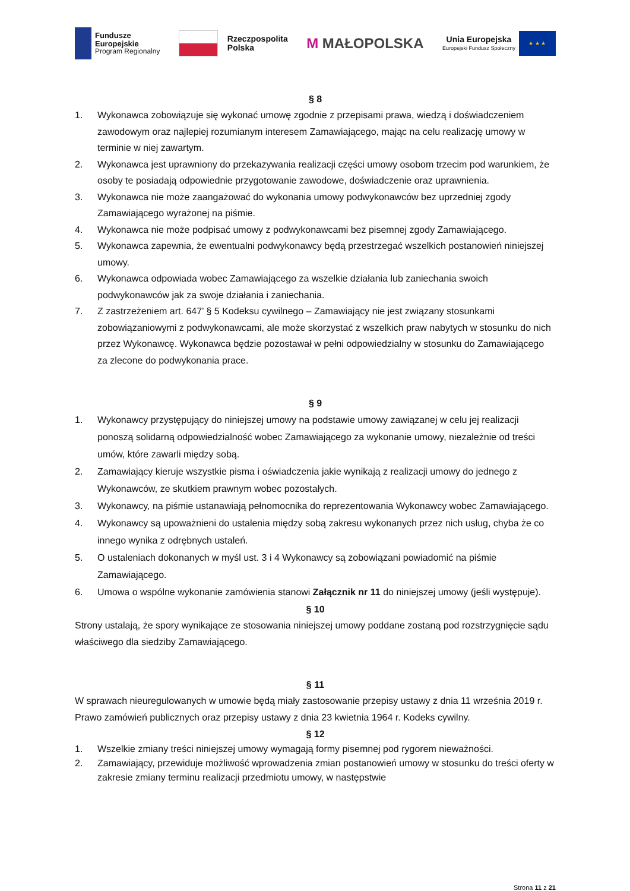Fundusze
Europejskie
Program Regionalny
Rzeczpospolita
Polska
M MAŁOPOLSKA
Unia Europejska
Europejski Fundusz Społeczny
★ ★ ★
§ 8
1. Wykonawca zobowiązuje się wykonać umowę zgodnie z przepisami prawa, wiedzą i doświadczeniem zawodowym oraz najlepiej rozumianym interesem Zamawiającego, mając na celu realizację umowy w terminie w niej zawartym.
2. Wykonawca jest uprawniony do przekazywania realizacji części umowy osobom trzecim pod warunkiem, że osoby te posiadają odpowiednie przygotowanie zawodowe, doświadczenie oraz uprawnienia.
3. Wykonawca nie może zaangażować do wykonania umowy podwykonawców bez uprzedniej zgody Zamawiającego wyrażonej na piśmie.
4. Wykonawca nie może podpisać umowy z podwykonawcami bez pisemnej zgody Zamawiającego.
5. Wykonawca zapewnia, że ewentualni podwykonawcy będą przestrzegać wszelkich postanowień niniejszej umowy.
6. Wykonawca odpowiada wobec Zamawiającego za wszelkie działania lub zaniechania swoich podwykonawców jak za swoje działania i zaniechania.
7. Z zastrzeżeniem art. 647’ § 5 Kodeksu cywilnego – Zamawiający nie jest związany stosunkami zobowiązaniowymi z podwykonawcami, ale może skorzystać z wszelkich praw nabytych w stosunku do nich przez Wykonawcę. Wykonawca będzie pozostawał w pełni odpowiedzialny w stosunku do Zamawiającego za zlecone do podwykonania prace.
§ 9
1. Wykonawcy przystępujący do niniejszej umowy na podstawie umowy zawiązanej w celu jej realizacji ponoszą solidarną odpowiedzialność wobec Zamawiającego za wykonanie umowy, niezależnie od treści umów, które zawarli między sobą.
2. Zamawiający kieruje wszystkie pisma i oświadczenia jakie wynikają z realizacji umowy do jednego z Wykonawców, ze skutkiem prawnym wobec pozostałych.
3. Wykonawcy, na piśmie ustanawiają pełnomocnika do reprezentowania Wykonawcy wobec Zamawiającego.
4. Wykonawcy są upoważnieni do ustalenia między sobą zakresu wykonanych przez nich usług, chyba że co innego wynika z odrębnych ustaleń.
5. O ustaleniach dokonanych w myśl ust. 3 i 4 Wykonawcy są zobowiązani powiadomić na piśmie Zamawiającego.
6. Umowa o wspólne wykonanie zamówienia stanowi Załącznik nr 11 do niniejszej umowy (jeśli występuje).
§ 10
Strony ustalają, że spory wynikające ze stosowania niniejszej umowy poddane zostaną pod rozstrzygnięcie sądu właściwego dla siedziby Zamawiającego.
§ 11
W sprawach nieuregulowanych w umowie będą miały zastosowanie przepisy ustawy z dnia 11 września 2019 r. Prawo zamówień publicznych oraz przepisy ustawy z dnia 23 kwietnia 1964 r. Kodeks cywilny.
§ 12
1. Wszelkie zmiany treści niniejszej umowy wymagają formy pisemnej pod rygorem nieważności.
2. Zamawiający, przewiduje możliwość wprowadzenia zmian postanowień umowy w stosunku do treści oferty w zakresie zmiany terminu realizacji przedmiotu umowy, w następstwie
Strona 11 z 21